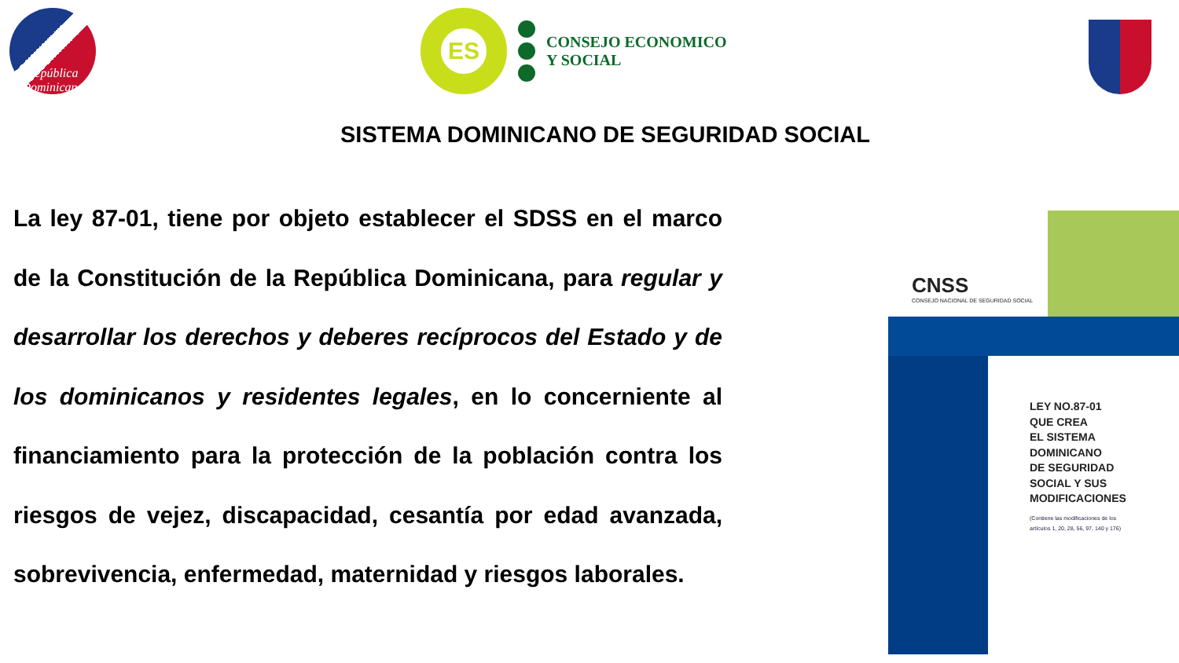República
Dominicana
ES
CONSEJO ECONOMICO
Y SOCIAL
SISTEMA DOMINICANO DE SEGURIDAD SOCIAL
La ley 87-01, tiene por objeto establecer el SDSS en el marco de la Constitución de la República Dominicana, para regular y desarrollar los derechos y deberes recíprocos del Estado y de los dominicanos y residentes legales, en lo concerniente al financiamiento para la protección de la población contra los riesgos de vejez, discapacidad, cesantía por edad avanzada, sobrevivencia, enfermedad, maternidad y riesgos laborales.
CNSS
CONSEJO NACIONAL DE SEGURIDAD SOCIAL
LEY NO.87-01
QUE CREA
EL SISTEMA
DOMINICANO
DE SEGURIDAD
SOCIAL Y SUS
MODIFICACIONES
(Contiene las modificaciones de los
artículos 1, 20, 28, 56, 97, 140 y 176)